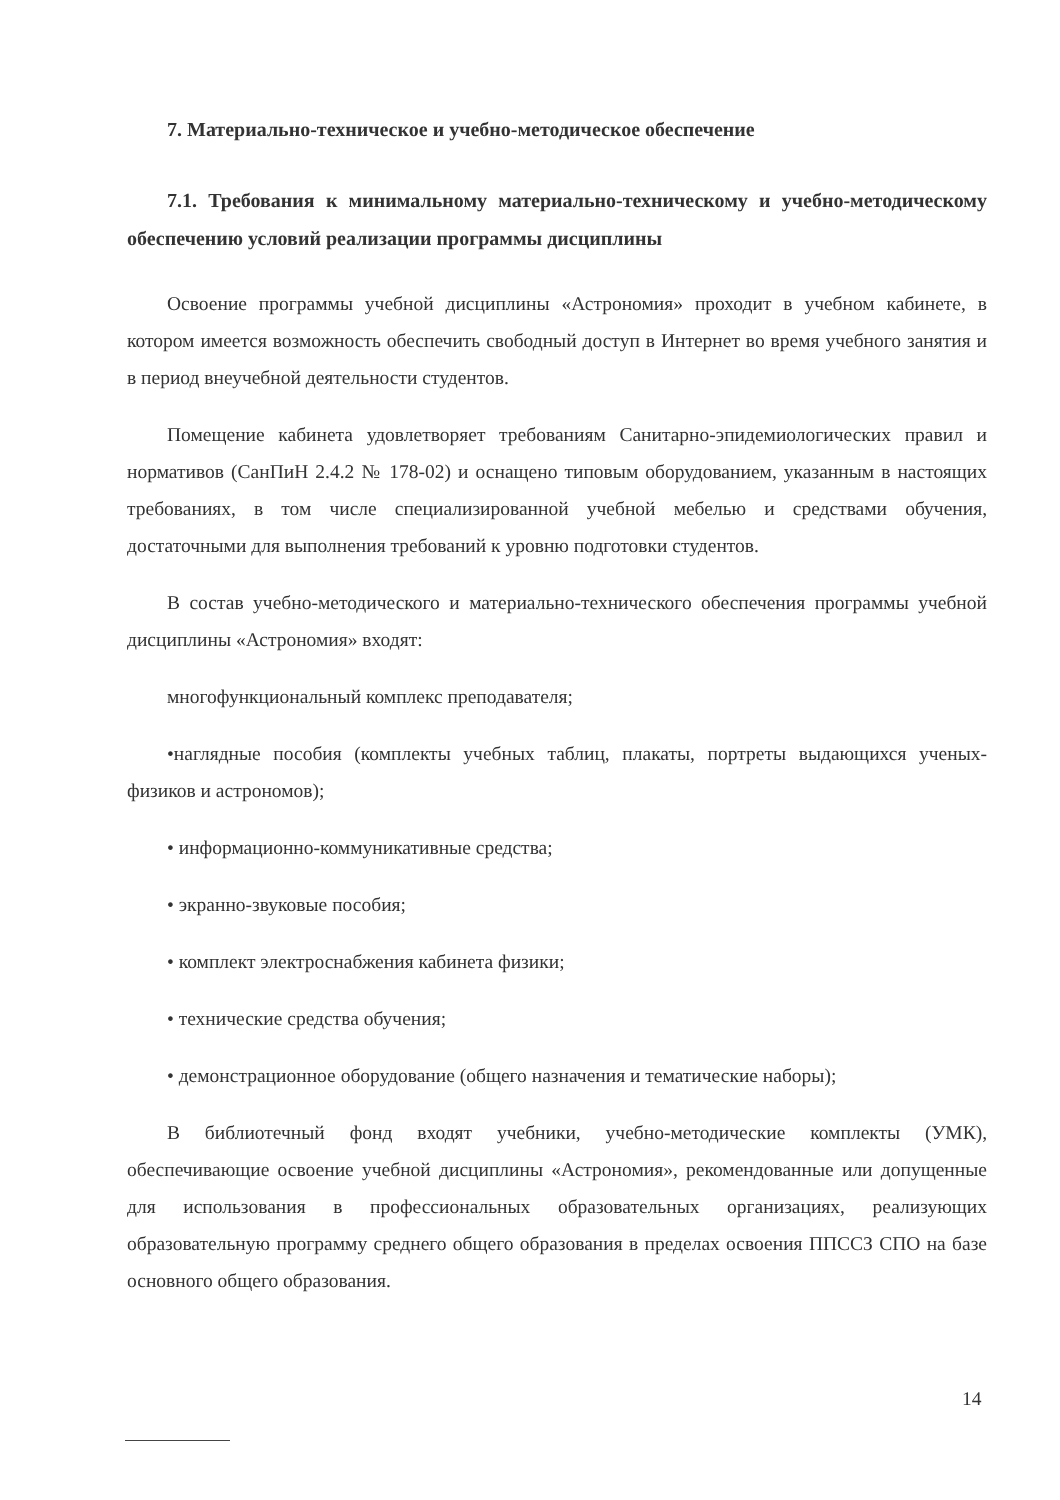7. Материально-техническое и учебно-методическое обеспечение
7.1. Требования к минимальному материально-техническому и учебно-методическому обеспечению условий реализации программы дисциплины
Освоение программы учебной дисциплины «Астрономия» проходит в учебном кабинете, в котором имеется возможность обеспечить свободный доступ в Интернет во время учебного занятия и в период внеучебной деятельности студентов.
Помещение кабинета удовлетворяет требованиям Санитарно-эпидемиологических правил и нормативов (СанПиН 2.4.2 № 178-02) и оснащено типовым оборудованием, указанным в настоящих требованиях, в том числе специализированной учебной мебелью и средствами обучения, достаточными для выполнения требований к уровню подготовки студентов.
В состав учебно-методического и материально-технического обеспечения программы учебной дисциплины «Астрономия» входят:
многофункциональный комплекс преподавателя;
•наглядные пособия (комплекты учебных таблиц, плакаты, портреты выдающихся ученых-физиков и астрономов);
• информационно-коммуникативные средства;
• экранно-звуковые пособия;
• комплект электроснабжения кабинета физики;
• технические средства обучения;
• демонстрационное оборудование (общего назначения и тематические наборы);
В библиотечный фонд входят учебники, учебно-методические комплекты (УМК), обеспечивающие освоение учебной дисциплины «Астрономия», рекомендованные или допущенные для использования в профессиональных образовательных организациях, реализующих образовательную программу среднего общего образования в пределах освоения ППССЗ СПО на базе основного общего образования.
14